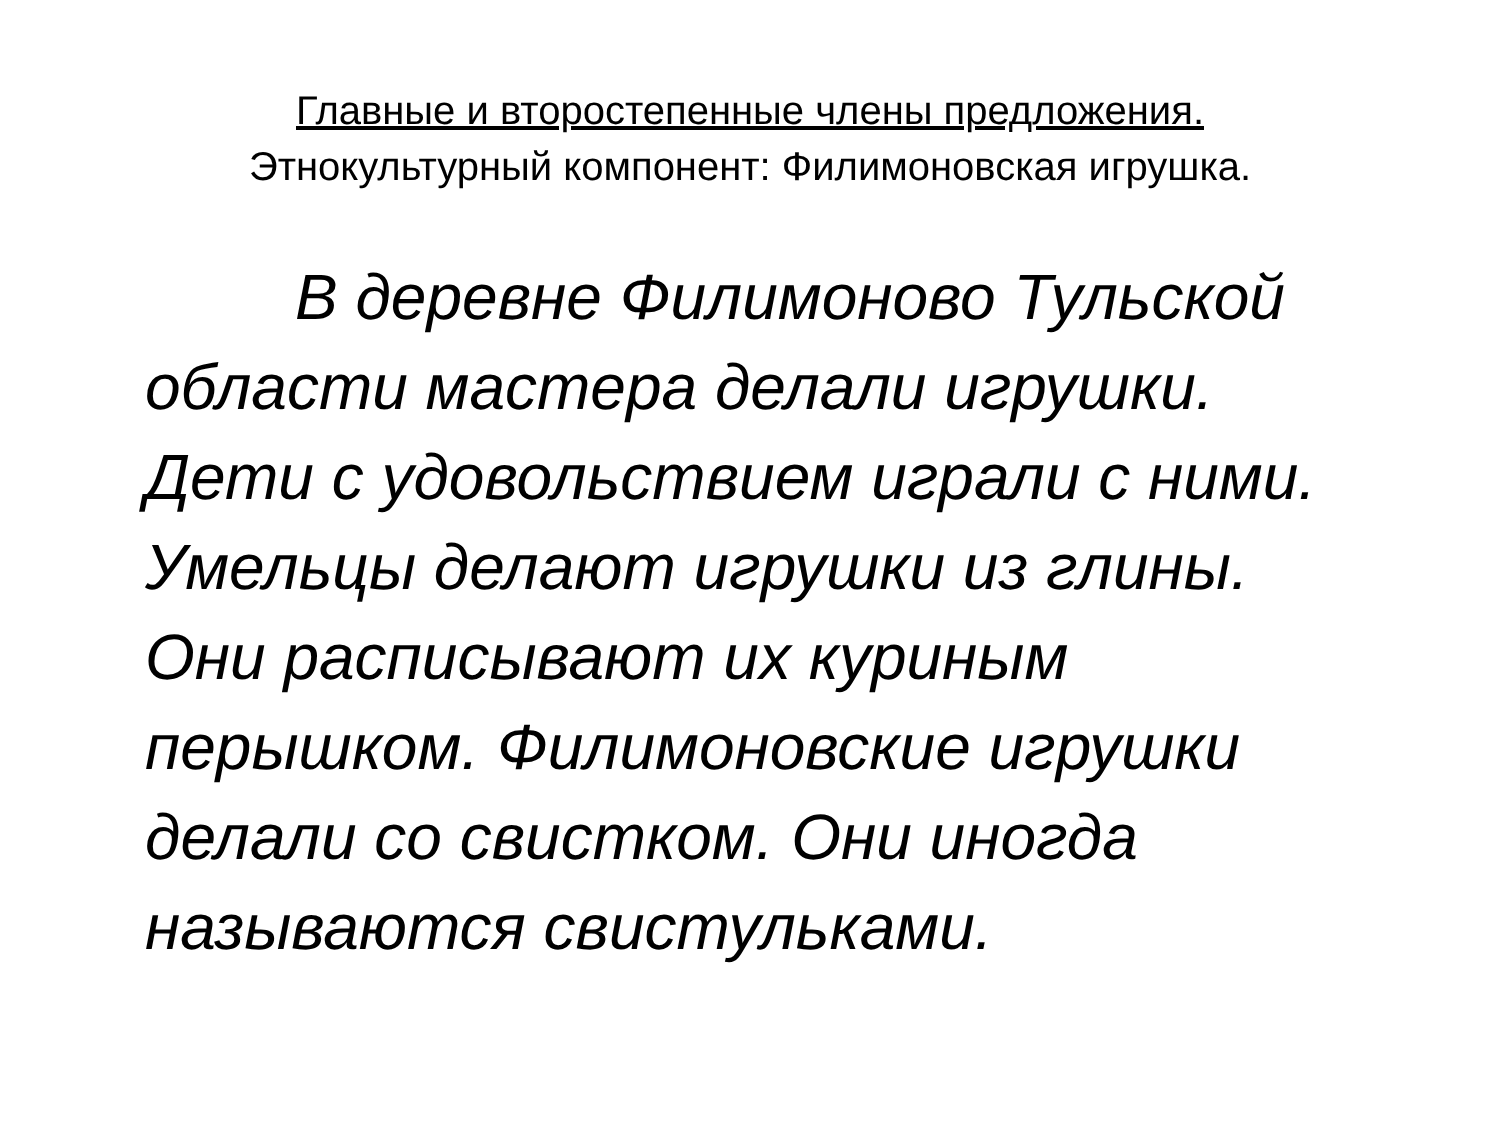Главные и второстепенные члены предложения.
Этнокультурный компонент: Филимоновская игрушка.
В деревне Филимоново Тульской области мастера делали игрушки. Дети с удовольствием играли с ними. Умельцы делают игрушки из глины. Они расписывают их куриным перышком. Филимоновские игрушки делали со свистком. Они иногда называются свистульками.